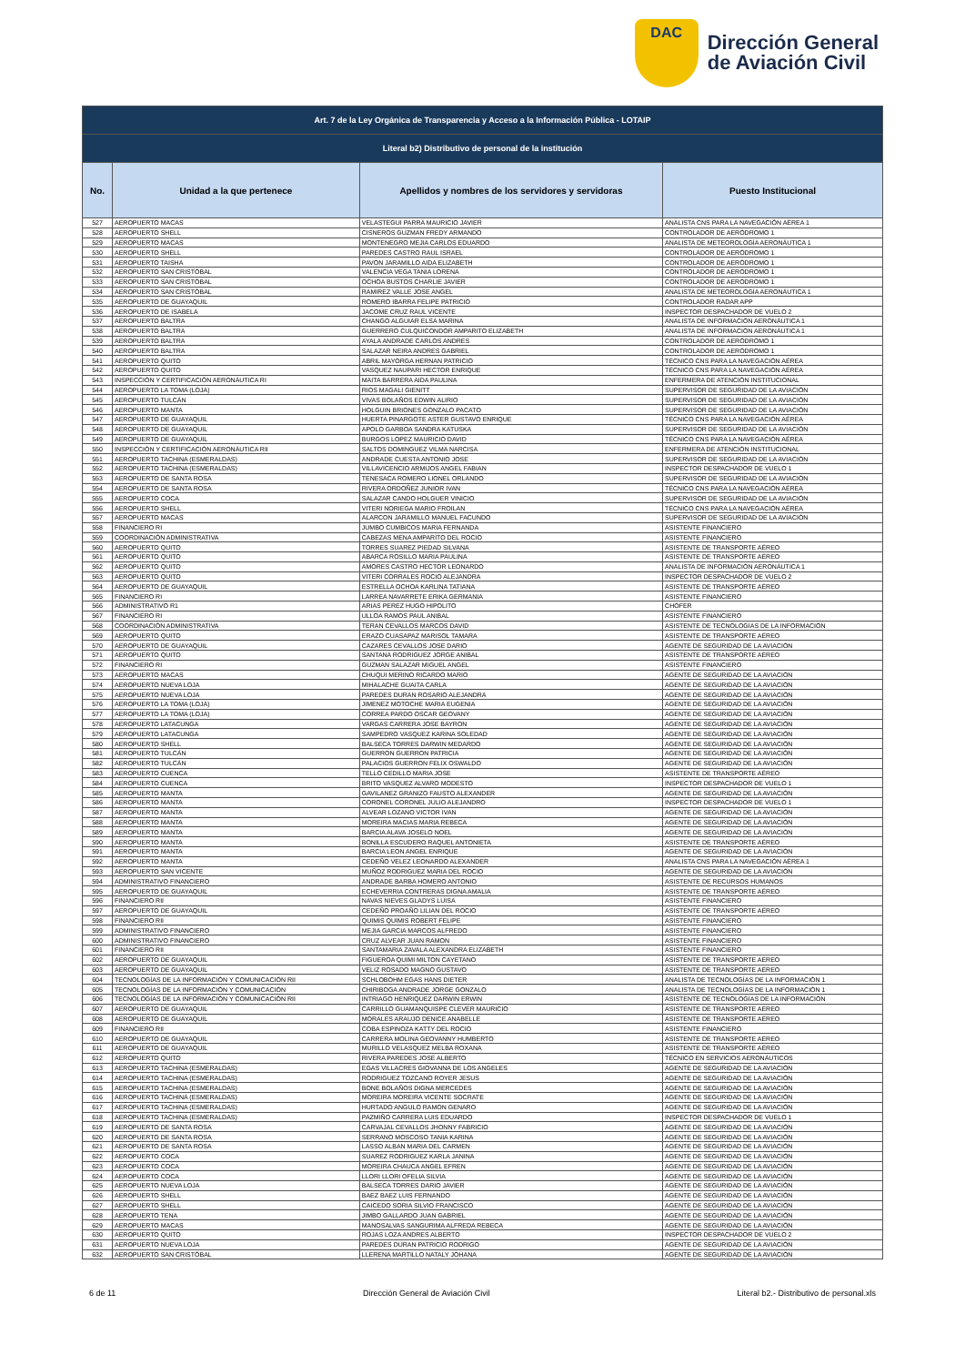DAC
Dirección General
de Aviación Civil
| Art. 7 de la Ley Orgánica de Transparencia y Acceso a la Información Pública - LOTAIP | | | |
| Literal b2) Distributivo de personal de la institución | | | |
| No. | Unidad a la que pertenece | Apellidos y nombres de los servidores y servidoras | Puesto Institucional |
| 527 | AEROPUERTO MACAS | VELASTEGUI PARRA MAURICIO JAVIER | ANALISTA CNS PARA LA NAVEGACIÓN AÉREA 1 |
| 528 | AEROPUERTO SHELL | CISNEROS GUZMAN FREDY ARMANDO | CONTROLADOR DE AERÓDROMO 1 |
| 529 | AEROPUERTO MACAS | MONTENEGRO MEJIA CARLOS EDUARDO | ANALISTA DE METEOROLOGÍA AERONÁUTICA 1 |
| 530 | AEROPUERTO SHELL | PAREDES CASTRO RAUL ISRAEL | CONTROLADOR DE AERÓDROMO 1 |
| 531 | AEROPUERTO TAISHA | PAVON JARAMILLO AIDA ELIZABETH | CONTROLADOR DE AERÓDROMO 1 |
| 532 | AEROPUERTO SAN CRISTÓBAL | VALENCIA VEGA TANIA LORENA | CONTROLADOR DE AERÓDROMO 1 |
| 533 | AEROPUERTO SAN CRISTÓBAL | OCHOA BUSTOS CHARLIE JAVIER | CONTROLADOR DE AERÓDROMO 1 |
| 534 | AEROPUERTO SAN CRISTÓBAL | RAMIREZ VALLE JOSE ANGEL | ANALISTA DE METEOROLOGÍA AERONÁUTICA 1 |
| 535 | AEROPUERTO DE GUAYAQUIL | ROMERO IBARRA FELIPE PATRICIO | CONTROLADOR RADAR APP |
| 536 | AEROPUERTO DE ISABELA | JACOME CRUZ RAUL VICENTE | INSPECTOR DESPACHADOR DE VUELO 2 |
| 537 | AEROPUERTO BALTRA | CHANGO ALGUIAR ELSA MARINA | ANALISTA DE INFORMACIÓN AERONÁUTICA 1 |
| 538 | AEROPUERTO BALTRA | GUERRERO CULQUICONDOR AMPARITO ELIZABETH | ANALISTA DE INFORMACIÓN AERONÁUTICA 1 |
| 539 | AEROPUERTO BALTRA | AYALA ANDRADE CARLOS ANDRES | CONTROLADOR DE AERÓDROMO 1 |
| 540 | AEROPUERTO BALTRA | SALAZAR NEIRA ANDRES GABRIEL | CONTROLADOR DE AERÓDROMO 1 |
| 541 | AEROPUERTO QUITO | ABRIL MAYORGA HERNAN PATRICIO | TÉCNICO CNS PARA LA NAVEGACIÓN AÉREA |
| 542 | AEROPUERTO QUITO | VASQUEZ NAUPARI HECTOR ENRIQUE | TÉCNICO CNS PARA LA NAVEGACIÓN AÉREA |
| 543 | INSPECCIÓN Y CERTIFICACIÓN AERONÁUTICA RI | MAITA BARRERA AIDA PAULINA | ENFERMERA DE ATENCIÓN INSTITUCIONAL |
| 544 | AEROPUERTO LA TOMA (LOJA) | RIOS MAGALI GIENITT | SUPERVISOR DE SEGURIDAD DE LA AVIACIÓN |
| 545 | AEROPUERTO TULCÁN | VIVAS BOLAÑOS EDWIN ALIRIO | SUPERVISOR DE SEGURIDAD DE LA AVIACIÓN |
| 546 | AEROPUERTO MANTA | HOLGUIN BRIONES GONZALO PACATO | SUPERVISOR DE SEGURIDAD DE LA AVIACIÓN |
| 547 | AEROPUERTO DE GUAYAQUIL | HUERTA PINARGOTE ASTER GUSTAVO ENRIQUE | TÉCNICO CNS PARA LA NAVEGACIÓN AÉREA |
| 548 | AEROPUERTO DE GUAYAQUIL | APOLO GARBOA SANDRA KATUSKA | SUPERVISOR DE SEGURIDAD DE LA AVIACIÓN |
| 549 | AEROPUERTO DE GUAYAQUIL | BURGOS LOPEZ MAURICIO DAVID | TÉCNICO CNS PARA LA NAVEGACIÓN AÉREA |
| 550 | INSPECCIÓN Y CERTIFICACIÓN AERONÁUTICA RII | SALTOS DOMINGUEZ VILMA NARCISA | ENFERMERA DE ATENCIÓN INSTITUCIONAL |
| 551 | AEROPUERTO TACHINA (ESMERALDAS) | ANDRADE CUESTA ANTONIO JOSE | SUPERVISOR DE SEGURIDAD DE LA AVIACIÓN |
| 552 | AEROPUERTO TACHINA (ESMERALDAS) | VILLAVICENCIO ARMIJOS ANGEL FABIAN | INSPECTOR DESPACHADOR DE VUELO 1 |
| 553 | AEROPUERTO DE SANTA ROSA | TENESACA ROMERO LIONEL ORLANDO | SUPERVISOR DE SEGURIDAD DE LA AVIACIÓN |
| 554 | AEROPUERTO DE SANTA ROSA | RIVERA ORDOÑEZ JUNIOR IVAN | TÉCNICO CNS PARA LA NAVEGACIÓN AÉREA |
| 555 | AEROPUERTO COCA | SALAZAR CANDO HOLGUER VINICIO | SUPERVISOR DE SEGURIDAD DE LA AVIACIÓN |
| 556 | AEROPUERTO SHELL | VITERI NORIEGA MARIO FROILAN | TÉCNICO CNS PARA LA NAVEGACIÓN AÉREA |
| 557 | AEROPUERTO MACAS | ALARCON JARAMILLO MANUEL FACUNDO | SUPERVISOR DE SEGURIDAD DE LA AVIACIÓN |
| 558 | FINANCIERO RI | JUMBO CUMBICOS MARIA FERNANDA | ASISTENTE FINANCIERO |
| 559 | COORDINACIÓN ADMINISTRATIVA | CABEZAS MENA AMPARITO DEL ROCIO | ASISTENTE FINANCIERO |
| 560 | AEROPUERTO QUITO | TORRES SUAREZ PIEDAD SILVANA | ASISTENTE DE TRANSPORTE AÉREO |
| 561 | AEROPUERTO QUITO | ABARCA ROSILLO MARIA PAULINA | ASISTENTE DE TRANSPORTE AÉREO |
| 562 | AEROPUERTO QUITO | AMORES CASTRO HECTOR LEONARDO | ANALISTA DE INFORMACIÓN AERONÁUTICA 1 |
| 563 | AEROPUERTO QUITO | VITERI CORRALES ROCIO ALEJANDRA | INSPECTOR DESPACHADOR DE VUELO 2 |
| 564 | AEROPUERTO DE GUAYAQUIL | ESTRELLA OCHOA KARLINA TATIANA | ASISTENTE DE TRANSPORTE AÉREO |
| 565 | FINANCIERO RI | LARREA NAVARRETE ERIKA GERMANIA | ASISTENTE FINANCIERO |
| 566 | ADMINISTRATIVO R1 | ARIAS PEREZ HUGO HIPOLITO | CHOFER |
| 567 | FINANCIERO RI | ULLOA RAMOS PAUL ANIBAL | ASISTENTE FINANCIERO |
| 568 | COORDINACIÓN ADMINISTRATIVA | TERAN CEVALLOS MARCOS DAVID | ASISTENTE DE TECNOLOGÍAS DE LA INFORMACIÓN |
| 569 | AEROPUERTO QUITO | ERAZO CUASAPAZ MARISOL TAMARA | ASISTENTE DE TRANSPORTE AÉREO |
| 570 | AEROPUERTO DE GUAYAQUIL | CAZARES CEVALLOS JOSE DARIO | AGENTE DE SEGURIDAD DE LA AVIACIÓN |
| 571 | AEROPUERTO QUITO | SANTANA RODRIGUEZ JORGE ANIBAL | ASISTENTE DE TRANSPORTE AÉREO |
| 572 | FINANCIERO RI | GUZMAN SALAZAR MIGUEL ANGEL | ASISTENTE FINANCIERO |
| 573 | AEROPUERTO MACAS | CHUQUI MERINO RICARDO MARIO | AGENTE DE SEGURIDAD DE LA AVIACIÓN |
| 574 | AEROPUERTO NUEVA LOJA | MIHALACHE GUAITA CARLA | AGENTE DE SEGURIDAD DE LA AVIACIÓN |
| 575 | AEROPUERTO NUEVA LOJA | PAREDES DURAN ROSARIO ALEJANDRA | AGENTE DE SEGURIDAD DE LA AVIACIÓN |
| 576 | AEROPUERTO LA TOMA (LOJA) | JIMENEZ MOTOCHE MARIA EUGENIA | AGENTE DE SEGURIDAD DE LA AVIACIÓN |
| 577 | AEROPUERTO LA TOMA (LOJA) | CORREA PARDO OSCAR GEOVANY | AGENTE DE SEGURIDAD DE LA AVIACIÓN |
| 578 | AEROPUERTO LATACUNGA | VARGAS CARRERA JOSE BAYRON | AGENTE DE SEGURIDAD DE LA AVIACIÓN |
| 579 | AEROPUERTO LATACUNGA | SAMPEDRO VASQUEZ KARINA SOLEDAD | AGENTE DE SEGURIDAD DE LA AVIACIÓN |
| 580 | AEROPUERTO SHELL | BALSECA TORRES DARWIN MEDARDO | AGENTE DE SEGURIDAD DE LA AVIACIÓN |
| 581 | AEROPUERTO TULCÁN | GUERRON GUERRON PATRICIA | AGENTE DE SEGURIDAD DE LA AVIACIÓN |
| 582 | AEROPUERTO TULCÁN | PALACIOS GUERRON FELIX OSWALDO | AGENTE DE SEGURIDAD DE LA AVIACIÓN |
| 583 | AEROPUERTO CUENCA | TELLO CEDILLO MARIA JOSE | ASISTENTE DE TRANSPORTE AÉREO |
| 584 | AEROPUERTO CUENCA | BRITO VASQUEZ ALVARO MODESTO | INSPECTOR DESPACHADOR DE VUELO 1 |
| 585 | AEROPUERTO MANTA | GAVILANEZ GRANIZO FAUSTO ALEXANDER | AGENTE DE SEGURIDAD DE LA AVIACIÓN |
| 586 | AEROPUERTO MANTA | CORONEL CORONEL JULIO ALEJANDRO | INSPECTOR DESPACHADOR DE VUELO 1 |
| 587 | AEROPUERTO MANTA | ALVEAR LOZANO VICTOR IVAN | AGENTE DE SEGURIDAD DE LA AVIACIÓN |
| 588 | AEROPUERTO MANTA | MOREIRA MACIAS MARIA REBECA | AGENTE DE SEGURIDAD DE LA AVIACIÓN |
| 589 | AEROPUERTO MANTA | BARCIA ALAVA JOSELO NOEL | AGENTE DE SEGURIDAD DE LA AVIACIÓN |
| 590 | AEROPUERTO MANTA | BONILLA ESCUDERO RAQUEL ANTONIETA | ASISTENTE DE TRANSPORTE AÉREO |
| 591 | AEROPUERTO MANTA | BARCIA LEON ANGEL ENRIQUE | AGENTE DE SEGURIDAD DE LA AVIACIÓN |
| 592 | AEROPUERTO MANTA | CEDEÑO VELEZ LEONARDO ALEXANDER | ANALISTA CNS PARA LA NAVEGACIÓN AÉREA 1 |
| 593 | AEROPUERTO SAN VICENTE | MUÑOZ RODRIGUEZ MARIA DEL ROCIO | AGENTE DE SEGURIDAD DE LA AVIACIÓN |
| 594 | ADMINISTRATIVO FINANCIERO | ANDRADE BARBA HOMERO ANTONIO | ASISTENTE DE RECURSOS HUMANOS |
| 595 | AEROPUERTO DE GUAYAQUIL | ECHEVERRIA CONTRERAS DIGNA AMALIA | ASISTENTE DE TRANSPORTE AÉREO |
| 596 | FINANCIERO RII | NAVAS NIEVES GLADYS LUISA | ASISTENTE FINANCIERO |
| 597 | AEROPUERTO DE GUAYAQUIL | CEDEÑO PROAÑO LILIAN DEL ROCIO | ASISTENTE DE TRANSPORTE AÉREO |
| 598 | FINANCIERO RII | QUIMIS QUIMIS ROBERT FELIPE | ASISTENTE FINANCIERO |
| 599 | ADMINISTRATIVO FINANCIERO | MEJIA GARCIA MARCOS ALFREDO | ASISTENTE FINANCIERO |
| 600 | ADMINISTRATIVO FINANCIERO | CRUZ ALVEAR JUAN RAMON | ASISTENTE FINANCIERO |
| 601 | FINANCIERO RII | SANTAMARIA ZAVALA ALEXANDRA ELIZABETH | ASISTENTE FINANCIERO |
| 602 | AEROPUERTO DE GUAYAQUIL | FIGUEROA QUIMI MILTON CAYETANO | ASISTENTE DE TRANSPORTE AÉREO |
| 603 | AEROPUERTO DE GUAYAQUIL | VELIZ ROSADO MAGNO GUSTAVO | ASISTENTE DE TRANSPORTE AÉREO |
| 604 | TECNOLOGÍAS DE LA INFORMACIÓN Y COMUNICACIÓN RII | SCHLOBOHM EGAS HANS DIETER | ANALISTA DE TECNOLOGÍAS DE LA INFORMACIÓN 1 |
| 605 | TECNOLOGÍAS DE LA INFORMACIÓN Y COMUNICACIÓN | CHIRIBOGA ANDRADE JORGE GONZALO | ANALISTA DE TECNOLOGÍAS DE LA INFORMACIÓN 1 |
| 606 | TECNOLOGÍAS DE LA INFORMACIÓN Y COMUNICACIÓN RII | INTRIAGO HENRIQUEZ DARWIN ERWIN | ASISTENTE DE TECNOLOGÍAS DE LA INFORMACIÓN |
| 607 | AEROPUERTO DE GUAYAQUIL | CARRILLO GUAMANQUISPE CLEVER MAURICIO | ASISTENTE DE TRANSPORTE AÉREO |
| 608 | AEROPUERTO DE GUAYAQUIL | MORALES ARAUJO DENICE ANABELLE | ASISTENTE DE TRANSPORTE AÉREO |
| 609 | FINANCIERO RII | COBA ESPINOZA KATTY DEL ROCIO | ASISTENTE FINANCIERO |
| 610 | AEROPUERTO DE GUAYAQUIL | CARRERA MOLINA GEOVANNY HUMBERTO | ASISTENTE DE TRANSPORTE AÉREO |
| 611 | AEROPUERTO DE GUAYAQUIL | MURILLO VELASQUEZ MELBA ROXANA | ASISTENTE DE TRANSPORTE AÉREO |
| 612 | AEROPUERTO QUITO | RIVERA PAREDES JOSE ALBERTO | TÉCNICO EN SERVICIOS AERONÁUTICOS |
| 613 | AEROPUERTO TACHINA (ESMERALDAS) | EGAS VILLACRES GIOVANNA DE LOS ANGELES | AGENTE DE SEGURIDAD DE LA AVIACIÓN |
| 614 | AEROPUERTO TACHINA (ESMERALDAS) | RODRIGUEZ TOZCANO ROYER JESUS | AGENTE DE SEGURIDAD DE LA AVIACIÓN |
| 615 | AEROPUERTO TACHINA (ESMERALDAS) | BONE BOLAÑOS DIGNA MERCEDES | AGENTE DE SEGURIDAD DE LA AVIACIÓN |
| 616 | AEROPUERTO TACHINA (ESMERALDAS) | MOREIRA MOREIRA VICENTE SOCRATE | AGENTE DE SEGURIDAD DE LA AVIACIÓN |
| 617 | AEROPUERTO TACHINA (ESMERALDAS) | HURTADO ANGULO RAMON GENARO | AGENTE DE SEGURIDAD DE LA AVIACIÓN |
| 618 | AEROPUERTO TACHINA (ESMERALDAS) | PAZMIÑO CARRERA LUIS EDUARDO | INSPECTOR DESPACHADOR DE VUELO 1 |
| 619 | AEROPUERTO DE SANTA ROSA | CARVAJAL CEVALLOS JHONNY FABRICIO | AGENTE DE SEGURIDAD DE LA AVIACIÓN |
| 620 | AEROPUERTO DE SANTA ROSA | SERRANO MOSCOSO TANIA KARINA | AGENTE DE SEGURIDAD DE LA AVIACIÓN |
| 621 | AEROPUERTO DE SANTA ROSA | LASSO ALBAN MARIA DEL CARMEN | AGENTE DE SEGURIDAD DE LA AVIACIÓN |
| 622 | AEROPUERTO COCA | SUAREZ RODRIGUEZ KARLA JANINA | AGENTE DE SEGURIDAD DE LA AVIACIÓN |
| 623 | AEROPUERTO COCA | MOREIRA CHAUCA ANGEL EFREN | AGENTE DE SEGURIDAD DE LA AVIACIÓN |
| 624 | AEROPUERTO COCA | LLORI LLORI OFELIA SILVIA | AGENTE DE SEGURIDAD DE LA AVIACIÓN |
| 625 | AEROPUERTO NUEVA LOJA | BALSECA TORRES DARIO JAVIER | AGENTE DE SEGURIDAD DE LA AVIACIÓN |
| 626 | AEROPUERTO SHELL | BAEZ BAEZ LUIS FERNANDO | AGENTE DE SEGURIDAD DE LA AVIACIÓN |
| 627 | AEROPUERTO SHELL | CAICEDO SORIA SILVIO FRANCISCO | AGENTE DE SEGURIDAD DE LA AVIACIÓN |
| 628 | AEROPUERTO TENA | JIMBO GALLARDO JUAN GABRIEL | AGENTE DE SEGURIDAD DE LA AVIACIÓN |
| 629 | AEROPUERTO MACAS | MANOSALVAS SANGURIMA ALFREDA REBECA | AGENTE DE SEGURIDAD DE LA AVIACIÓN |
| 630 | AEROPUERTO QUITO | ROJAS LOZA ANDRES ALBERTO | INSPECTOR DESPACHADOR DE VUELO 2 |
| 631 | AEROPUERTO NUEVA LOJA | PAREDES DURAN PATRICIO RODRIGO | AGENTE DE SEGURIDAD DE LA AVIACIÓN |
| 632 | AEROPUERTO SAN CRISTÓBAL | LLERENA MARTILLO NATALY JOHANA | AGENTE DE SEGURIDAD DE LA AVIACIÓN |
6 de 11 Dirección General de Aviación Civil Literal b2.- Distributivo de personal.xls